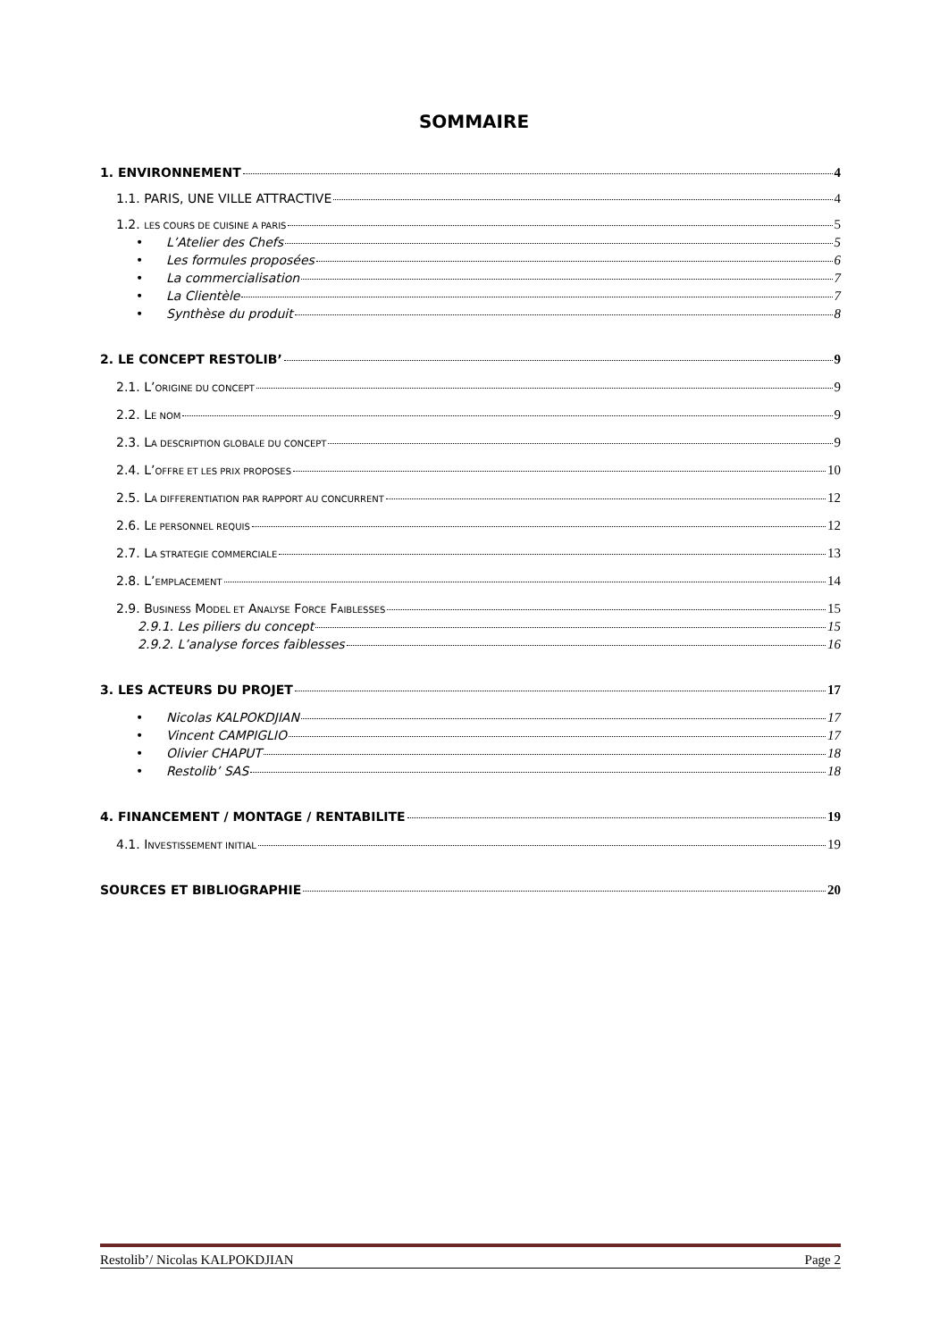SOMMAIRE
1. ENVIRONNEMENT 4
1.1. PARIS, UNE VILLE ATTRACTIVE 4
1.2. LES COURS DE CUISINE A PARIS 5
• L’Atelier des Chefs 5
• Les formules proposées 6
• La commercialisation 7
• La Clientèle 7
• Synthèse du produit 8
2. LE CONCEPT RESTOLIB’ 9
2.1. L’ORIGINE DU CONCEPT 9
2.2. LE NOM 9
2.3. LA DESCRIPTION GLOBALE DU CONCEPT 9
2.4. L’OFFRE ET LES PRIX PROPOSES 10
2.5. LA DIFFERENTIATION PAR RAPPORT AU CONCURRENT 12
2.6. LE PERSONNEL REQUIS 12
2.7. LA STRATEGIE COMMERCIALE 13
2.8. L’EMPLACEMENT 14
2.9. BUSINESS MODEL ET ANALYSE FORCE FAIBLESSES 15
2.9.1. Les piliers du concept 15
2.9.2. L’analyse forces faiblesses 16
3. LES ACTEURS DU PROJET 17
• Nicolas KALPOKDJIAN 17
• Vincent CAMPIGLIO 17
• Olivier CHAPUT 18
• Restolib’ SAS 18
4. FINANCEMENT / MONTAGE / RENTABILITE 19
4.1. INVESTISSEMENT INITIAL 19
SOURCES ET BIBLIOGRAPHIE 20
Restolib’/ Nicolas KALPOKDJIAN Page 2